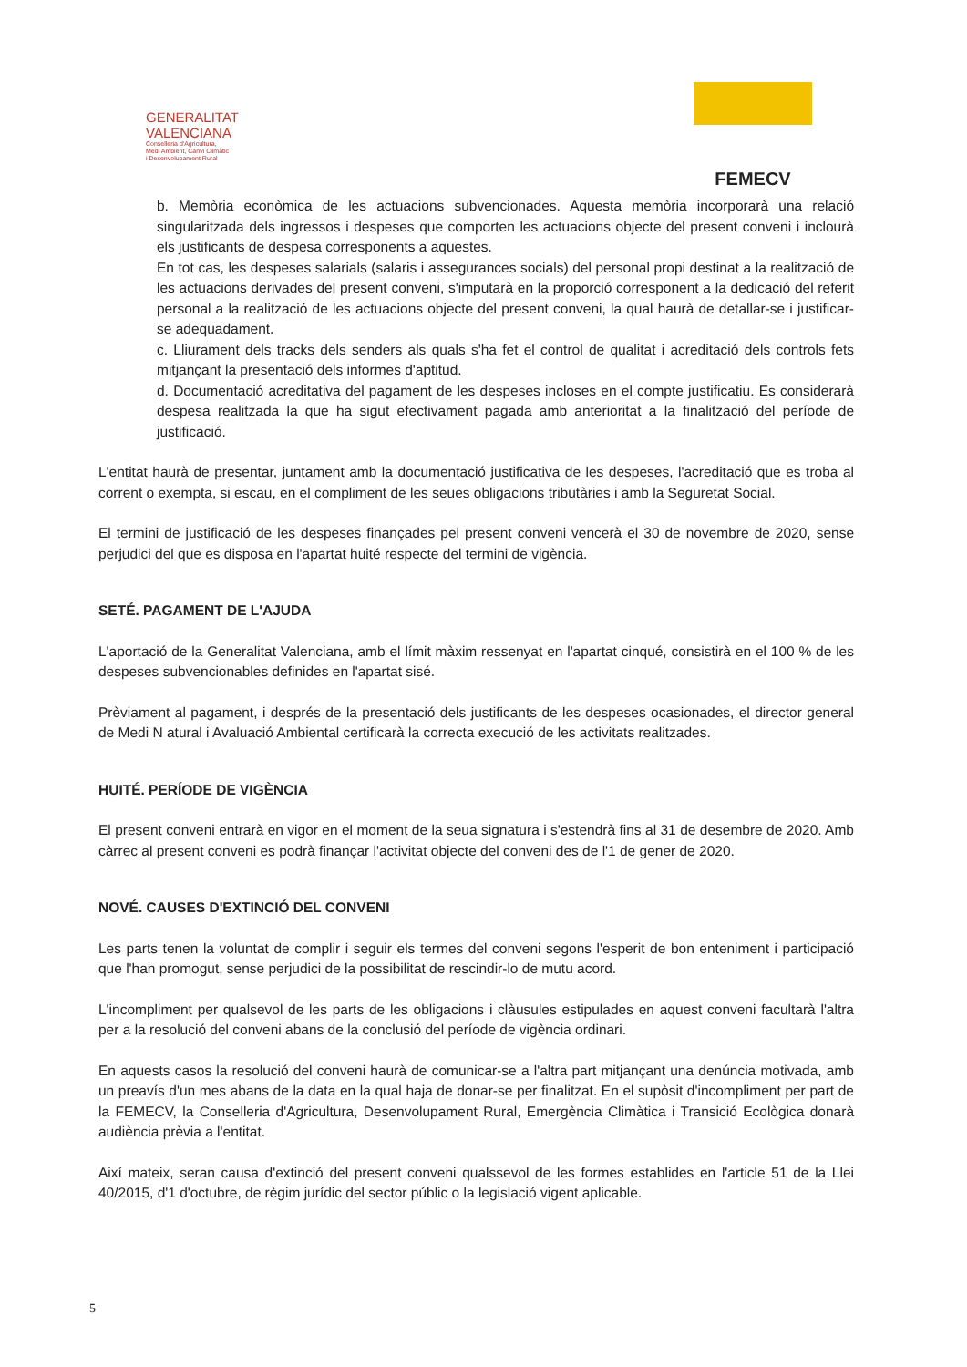GENERALITAT
VALENCIANA
Conselleria d'Agricultura,
Medi Ambient, Canvi Climàtic
i Desenvolupament Rural
FEMECV
b. Memòria econòmica de les actuacions subvencionades. Aquesta memòria incorporarà una relació singularitzada dels ingressos i despeses que comporten les actuacions objecte del present conveni i inclourà els justificants de despesa corresponents a aquestes.
En tot cas, les despeses salarials (salaris i assegurances socials) del personal propi destinat a la realització de les actuacions derivades del present conveni, s'imputarà en la proporció corresponent a la dedicació del referit personal a la realització de les actuacions objecte del present conveni, la qual haurà de detallar-se i justificar-se adequadament.
c. Lliurament dels tracks dels senders als quals s'ha fet el control de qualitat i acreditació dels controls fets mitjançant la presentació dels informes d'aptitud.
d. Documentació acreditativa del pagament de les despeses incloses en el compte justificatiu. Es considerarà despesa realitzada la que ha sigut efectivament pagada amb anterioritat a la finalització del període de justificació.
L'entitat haurà de presentar, juntament amb la documentació justificativa de les despeses, l'acreditació que es troba al corrent o exempta, si escau, en el compliment de les seues obligacions tributàries i amb la Seguretat Social.
El termini de justificació de les despeses finançades pel present conveni vencerà el 30 de novembre de 2020, sense perjudici del que es disposa en l'apartat huité respecte del termini de vigència.
SETÉ. PAGAMENT DE L'AJUDA
L'aportació de la Generalitat Valenciana, amb el límit màxim ressenyat en l'apartat cinqué, consistirà en el 100 % de les despeses subvencionables definides en l'apartat sisé.
Prèviament al pagament, i després de la presentació dels justificants de les despeses ocasionades, el director general de Medi N atural i Avaluació Ambiental certificarà la correcta execució de les activitats realitzades.
HUITÉ. PERÍODE DE VIGÈNCIA
El present conveni entrarà en vigor en el moment de la seua signatura i s'estendrà fins al 31 de desembre de 2020. Amb càrrec al present conveni es podrà finançar l'activitat objecte del conveni des de l'1 de gener de 2020.
NOVÉ. CAUSES D'EXTINCIÓ DEL CONVENI
Les parts tenen la voluntat de complir i seguir els termes del conveni segons l'esperit de bon enteniment i participació que l'han promogut, sense perjudici de la possibilitat de rescindir-lo de mutu acord.
L'incompliment per qualsevol de les parts de les obligacions i clàusules estipulades en aquest conveni facultarà l'altra per a la resolució del conveni abans de la conclusió del període de vigència ordinari.
En aquests casos la resolució del conveni haurà de comunicar-se a l'altra part mitjançant una denúncia motivada, amb un preavís d'un mes abans de la data en la qual haja de donar-se per finalitzat. En el supòsit d'incompliment per part de la FEMECV, la Conselleria d'Agricultura, Desenvolupament Rural, Emergència Climàtica i Transició Ecològica donarà audiència prèvia a l'entitat.
Així mateix, seran causa d'extinció del present conveni qualssevol de les formes establides en l'article 51 de la Llei 40/2015, d'1 d'octubre, de règim jurídic del sector públic o la legislació vigent aplicable.
5